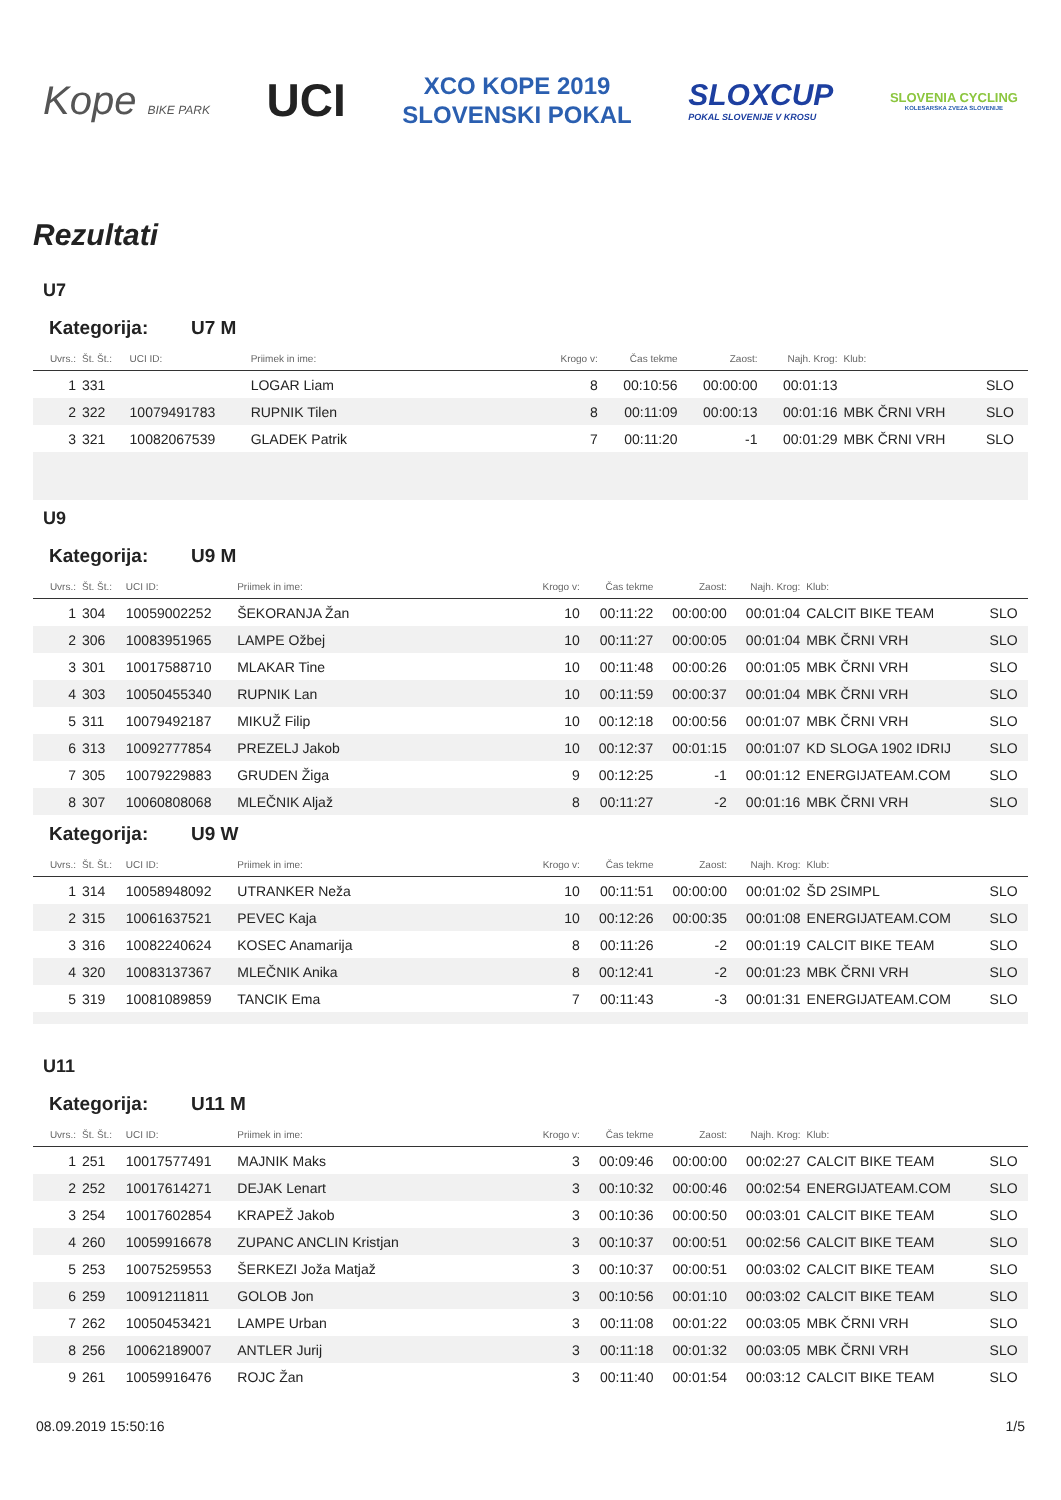Kope BIKE PARK
UCI
XCO KOPE 2019
SLOVENSKI POKAL
SLOXCUP
POKAL SLOVENIJE V KROSU
SLOVENIA CYCLING
KOLESARSKA ZVEZA SLOVENIJE
Rezultati
U7
Kategorija: U7 M
| Uvrs.: | Št. Št.: | UCI ID: | Priimek in ime: | Krogo v: | Čas tekme | Zaost: | Najh. Krog: | Klub: | |
| --- | --- | --- | --- | --- | --- | --- | --- | --- | --- |
| 1 | 331 | | LOGAR Liam | 8 | 00:10:56 | 00:00:00 | 00:01:13 | | SLO |
| 2 | 322 | 10079491783 | RUPNIK Tilen | 8 | 00:11:09 | 00:00:13 | 00:01:16 | MBK ČRNI VRH | SLO |
| 3 | 321 | 10082067539 | GLADEK Patrik | 7 | 00:11:20 | -1 | 00:01:29 | MBK ČRNI VRH | SLO |
U9
Kategorija: U9 M
| Uvrs.: | Št. Št.: | UCI ID: | Priimek in ime: | Krogo v: | Čas tekme | Zaost: | Najh. Krog: | Klub: | |
| --- | --- | --- | --- | --- | --- | --- | --- | --- | --- |
| 1 | 304 | 10059002252 | ŠEKORANJA Žan | 10 | 00:11:22 | 00:00:00 | 00:01:04 | CALCIT BIKE TEAM | SLO |
| 2 | 306 | 10083951965 | LAMPE Ožbej | 10 | 00:11:27 | 00:00:05 | 00:01:04 | MBK ČRNI VRH | SLO |
| 3 | 301 | 10017588710 | MLAKAR Tine | 10 | 00:11:48 | 00:00:26 | 00:01:05 | MBK ČRNI VRH | SLO |
| 4 | 303 | 10050455340 | RUPNIK Lan | 10 | 00:11:59 | 00:00:37 | 00:01:04 | MBK ČRNI VRH | SLO |
| 5 | 311 | 10079492187 | MIKUŽ Filip | 10 | 00:12:18 | 00:00:56 | 00:01:07 | MBK ČRNI VRH | SLO |
| 6 | 313 | 10092777854 | PREZELJ Jakob | 10 | 00:12:37 | 00:01:15 | 00:01:07 | KD SLOGA 1902 IDRIJ | SLO |
| 7 | 305 | 10079229883 | GRUDEN Žiga | 9 | 00:12:25 | -1 | 00:01:12 | ENERGIJATEAM.COM | SLO |
| 8 | 307 | 10060808068 | MLEČNIK Aljaž | 8 | 00:11:27 | -2 | 00:01:16 | MBK ČRNI VRH | SLO |
Kategorija: U9 W
| Uvrs.: | Št. Št.: | UCI ID: | Priimek in ime: | Krogo v: | Čas tekme | Zaost: | Najh. Krog: | Klub: | |
| --- | --- | --- | --- | --- | --- | --- | --- | --- | --- |
| 1 | 314 | 10058948092 | UTRANKER Neža | 10 | 00:11:51 | 00:00:00 | 00:01:02 | ŠD 2SIMPL | SLO |
| 2 | 315 | 10061637521 | PEVEC Kaja | 10 | 00:12:26 | 00:00:35 | 00:01:08 | ENERGIJATEAM.COM | SLO |
| 3 | 316 | 10082240624 | KOSEC Anamarija | 8 | 00:11:26 | -2 | 00:01:19 | CALCIT BIKE TEAM | SLO |
| 4 | 320 | 10083137367 | MLEČNIK Anika | 8 | 00:12:41 | -2 | 00:01:23 | MBK ČRNI VRH | SLO |
| 5 | 319 | 10081089859 | TANCIK Ema | 7 | 00:11:43 | -3 | 00:01:31 | ENERGIJATEAM.COM | SLO |
U11
Kategorija: U11 M
| Uvrs.: | Št. Št.: | UCI ID: | Priimek in ime: | Krogo v: | Čas tekme | Zaost: | Najh. Krog: | Klub: | |
| --- | --- | --- | --- | --- | --- | --- | --- | --- | --- |
| 1 | 251 | 10017577491 | MAJNIK Maks | 3 | 00:09:46 | 00:00:00 | 00:02:27 | CALCIT BIKE TEAM | SLO |
| 2 | 252 | 10017614271 | DEJAK Lenart | 3 | 00:10:32 | 00:00:46 | 00:02:54 | ENERGIJATEAM.COM | SLO |
| 3 | 254 | 10017602854 | KRAPEŽ Jakob | 3 | 00:10:36 | 00:00:50 | 00:03:01 | CALCIT BIKE TEAM | SLO |
| 4 | 260 | 10059916678 | ZUPANC ANCLIN Kristjan | 3 | 00:10:37 | 00:00:51 | 00:02:56 | CALCIT BIKE TEAM | SLO |
| 5 | 253 | 10075259553 | ŠERKEZI Joža Matjaž | 3 | 00:10:37 | 00:00:51 | 00:03:02 | CALCIT BIKE TEAM | SLO |
| 6 | 259 | 10091211811 | GOLOB Jon | 3 | 00:10:56 | 00:01:10 | 00:03:02 | CALCIT BIKE TEAM | SLO |
| 7 | 262 | 10050453421 | LAMPE Urban | 3 | 00:11:08 | 00:01:22 | 00:03:05 | MBK ČRNI VRH | SLO |
| 8 | 256 | 10062189007 | ANTLER Jurij | 3 | 00:11:18 | 00:01:32 | 00:03:05 | MBK ČRNI VRH | SLO |
| 9 | 261 | 10059916476 | ROJC Žan | 3 | 00:11:40 | 00:01:54 | 00:03:12 | CALCIT BIKE TEAM | SLO |
08.09.2019 15:50:16 1/5